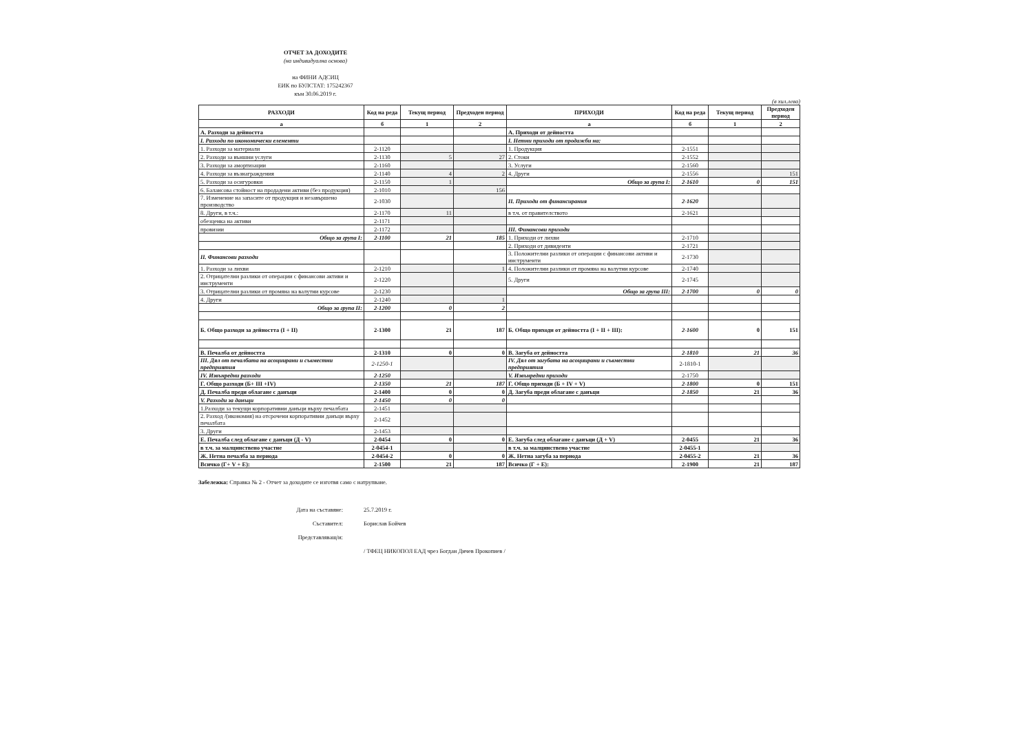ОТЧЕТ ЗА ДОХОДИТЕ
(на индивидуална основа)
на ФИНИ АДСИЦ
ЕИК по БУЛСТАТ: 175242367
към 30.06.2019 г.
(в хил.лева)
| РАЗХОДИ | Код на реда | Текущ период | Предходен период | ПРИХОДИ | Код на реда | Текущ период | Предходен период |
| --- | --- | --- | --- | --- | --- | --- | --- |
| а | б | 1 | 2 | а | б | 1 | 2 |
| А. Разходи за дейността | | | | А. Приходи от дейността | | | |
| I. Разходи по икономически елементи | | | | I. Нетни приходи от продажби на: | | | |
| 1. Разходи за материали | 2-1120 | | | 1. Продукция | 2-1551 | | |
| 2. Разходи за външни услуги | 2-1130 | 5 | 27 | 2. Стоки | 2-1552 | | |
| 3. Разходи за амортизации | 2-1160 | | | 3. Услуги | 2-1560 | | |
| 4. Разходи за възнаграждения | 2-1140 | 4 | 2 | 4. Други | 2-1556 | | 151 |
| 5. Разходи за осигуровки | 2-1150 | 1 | | Общо за група I: | 2-1610 | 0 | 151 |
| 6. Балансова стойност на продадени активи (без продукция) | 2-1010 | | 156 | | | | |
| 7. Изменение на запасите от продукция и незавършено производство | 2-1030 | | | II. Приходи от финансирания | 2-1620 | | |
| 8. Други, в т.ч.: | 2-1170 | 11 | | в т.ч. от правителството | 2-1621 | | |
| обезценка на активи | 2-1171 | | | | | | |
| провизии | 2-1172 | | | III. Финансови приходи | | | |
| Общо за група I: | 2-1100 | 21 | 185 | 1. Приходи от лихви | 2-1710 | | |
| | | | | 2. Приходи от дивиденти | 2-1721 | | |
| II. Финансови разходи | | | | 3. Положителни разлики от операции с финансови активи и инструменти | 2-1730 | | |
| 1. Разходи за лихви | 2-1210 | | 1 | 4. Положителни разлики от промяна на валутни курсове | 2-1740 | | |
| 2. Отрицателни разлики от операции с финансови активи и инструменти | 2-1220 | | | 5. Други | 2-1745 | | |
| 3. Отрицателни разлики от промяна на валутни курсове | 2-1230 | | | Общо за група III: | 2-1700 | 0 | 0 |
| 4. Други | 2-1240 | | 1 | | | | |
| Общо за група II: | 2-1200 | 0 | 2 | | | | |
| Б. Общо разходи за дейността (I + II) | 2-1300 | 21 | 187 | Б. Общо приходи от дейността (I + II + III): | 2-1600 | 0 | 151 |
| В. Печалба от дейността | 2-1310 | 0 | 0 | В. Загуба от дейността | 2-1810 | 21 | 36 |
| III. Дял от печалбата на асоциирани и съвместни предприятия | 2-1250-1 | | | IV. Дял от загубата на асоциирани и съвместни предприятия | 2-1810-1 | | |
| IV. Извънредни разходи | 2-1250 | | | V. Извънредни приходи | 2-1750 | | |
| Г. Общо разходи (Б+ III +IV) | 2-1350 | 21 | 187 | Г. Общо приходи (Б + IV + V) | 2-1800 | 0 | 151 |
| Д. Печалба преди облагане с данъци | 2-1400 | 0 | 0 | Д. Загуба преди облагане с данъци | 2-1850 | 21 | 36 |
| V. Разходи за данъци | 2-1450 | 0 | 0 | | | | |
| 1.Разходи за текущи корпоративни данъци върху печалбата | 2-1451 | | | | | | |
| 2. Разход /(икономия) на отсрочени корпоративни данъци върху печалбата | 2-1452 | | | | | | |
| 3. Други | 2-1453 | | | | | | |
| Е. Печалба след облагане с данъци (Д - V) | 2-0454 | 0 | 0 | Е. Загуба след облагане с данъци (Д + V) | 2-0455 | 21 | 36 |
| в т.ч. за малцинствено участие | 2-0454-1 | | | в т.ч. за малцинствено участие | 2-0455-1 | | |
| Ж. Нетна печалба за периода | 2-0454-2 | 0 | 0 | Ж. Нетна загуба за периода | 2-0455-2 | 21 | 36 |
| Всичко (Г+ V + Е): | 2-1500 | 21 | 187 | Всичко (Г + Е): | 2-1900 | 21 | 187 |
Забележка: Справка № 2 - Отчет за доходите се изготвя само с натрупване.
Дата на съставяне: 25.7.2019 г.
Съставител: Борислав Бойчев
Представляващ/и:
/ ТФЕЦ НИКОПОЛ ЕАД чрез Богдан Дичев Прокопиев /